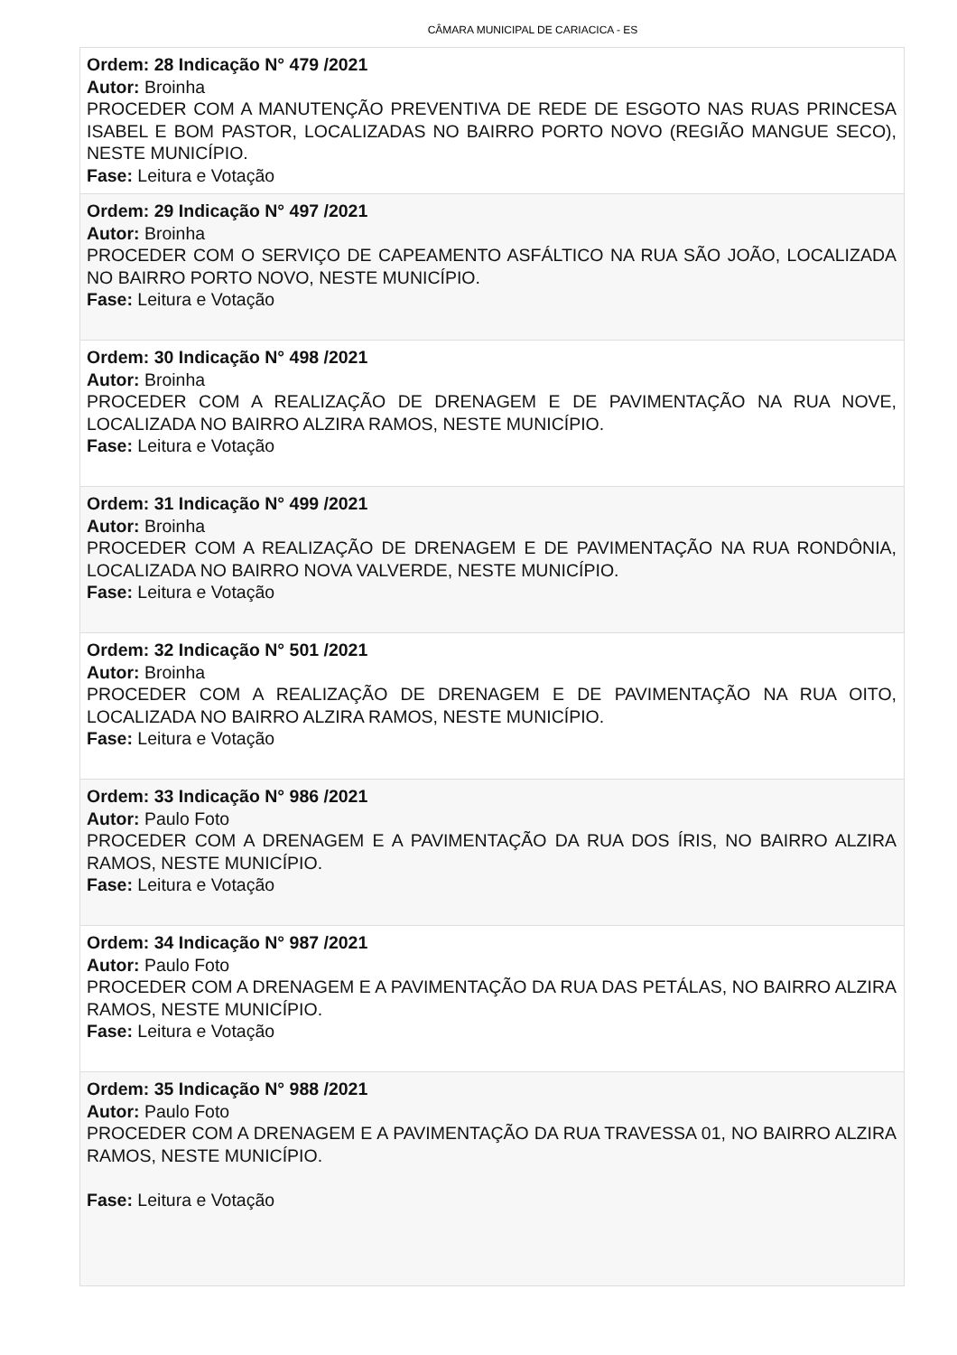CÂMARA MUNICIPAL DE CARIACICA - ES
Ordem: 28 Indicação N° 479 /2021
Autor: Broinha
PROCEDER COM A MANUTENÇÃO PREVENTIVA DE REDE DE ESGOTO NAS RUAS PRINCESA ISABEL E BOM PASTOR, LOCALIZADAS NO BAIRRO PORTO NOVO (REGIÃO MANGUE SECO), NESTE MUNICÍPIO.
Fase: Leitura e Votação
Ordem: 29 Indicação N° 497 /2021
Autor: Broinha
PROCEDER COM O SERVIÇO DE CAPEAMENTO ASFÁLTICO NA RUA SÃO JOÃO, LOCALIZADA NO BAIRRO PORTO NOVO, NESTE MUNICÍPIO.
Fase: Leitura e Votação
Ordem: 30 Indicação N° 498 /2021
Autor: Broinha
PROCEDER COM A REALIZAÇÃO DE DRENAGEM E DE PAVIMENTAÇÃO NA RUA NOVE, LOCALIZADA NO BAIRRO ALZIRA RAMOS, NESTE MUNICÍPIO.
Fase: Leitura e Votação
Ordem: 31 Indicação N° 499 /2021
Autor: Broinha
PROCEDER COM A REALIZAÇÃO DE DRENAGEM E DE PAVIMENTAÇÃO NA RUA RONDÔNIA, LOCALIZADA NO BAIRRO NOVA VALVERDE, NESTE MUNICÍPIO.
Fase: Leitura e Votação
Ordem: 32 Indicação N° 501 /2021
Autor: Broinha
PROCEDER COM A REALIZAÇÃO DE DRENAGEM E DE PAVIMENTAÇÃO NA RUA OITO, LOCALIZADA NO BAIRRO ALZIRA RAMOS, NESTE MUNICÍPIO.
Fase: Leitura e Votação
Ordem: 33 Indicação N° 986 /2021
Autor: Paulo Foto
PROCEDER COM A DRENAGEM E A PAVIMENTAÇÃO DA RUA DOS ÍRIS, NO BAIRRO ALZIRA RAMOS, NESTE MUNICÍPIO.
Fase: Leitura e Votação
Ordem: 34 Indicação N° 987 /2021
Autor: Paulo Foto
PROCEDER COM A DRENAGEM E A PAVIMENTAÇÃO DA RUA DAS PETÁLAS, NO BAIRRO ALZIRA RAMOS, NESTE MUNICÍPIO.
Fase: Leitura e Votação
Ordem: 35 Indicação N° 988 /2021
Autor: Paulo Foto
PROCEDER COM A DRENAGEM E A PAVIMENTAÇÃO DA RUA TRAVESSA 01, NO BAIRRO ALZIRA RAMOS, NESTE MUNICÍPIO.
Fase: Leitura e Votação